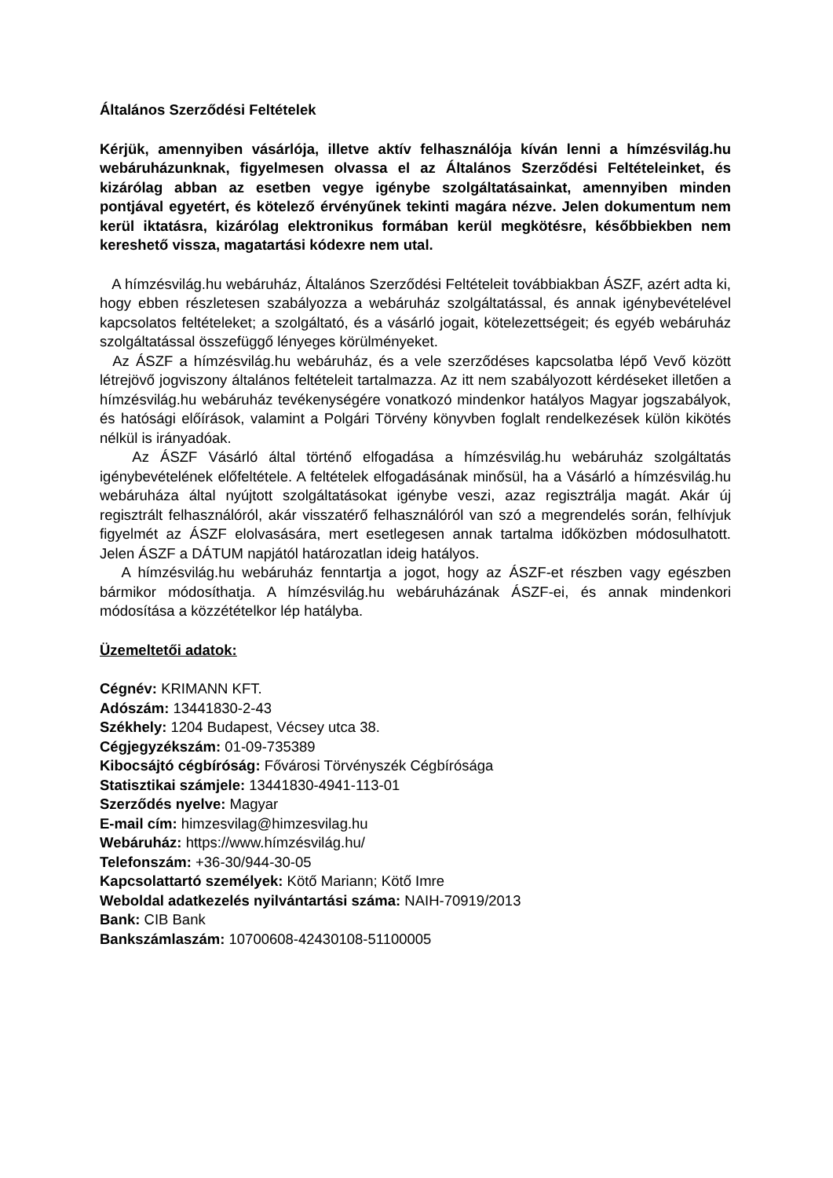Általános Szerződési Feltételek
Kérjük, amennyiben vásárlója, illetve aktív felhasználója kíván lenni a hímzésvilág.hu webáruházunknak, figyelmesen olvassa el az Általános Szerződési Feltételeinket, és kizárólag abban az esetben vegye igénybe szolgáltatásainkat, amennyiben minden pontjával egyetért, és kötelező érvényűnek tekinti magára nézve. Jelen dokumentum nem kerül iktatásra, kizárólag elektronikus formában kerül megkötésre, későbbiekben nem kereshető vissza, magatartási kódexre nem utal.
A hímzésvilág.hu webáruház, Általános Szerződési Feltételeit továbbiakban ÁSZF, azért adta ki, hogy ebben részletesen szabályozza a webáruház szolgáltatással, és annak igénybevételével kapcsolatos feltételeket; a szolgáltató, és a vásárló jogait, kötelezettségeit; és egyéb webáruház szolgáltatással összefüggő lényeges körülményeket.
Az ÁSZF a hímzésvilág.hu webáruház, és a vele szerződéses kapcsolatba lépő Vevő között létrejövő jogviszony általános feltételeit tartalmazza. Az itt nem szabályozott kérdéseket illetően a hímzésvilág.hu webáruház tevékenységére vonatkozó mindenkor hatályos Magyar jogszabályok, és hatósági előírások, valamint a Polgári Törvény könyvben foglalt rendelkezések külön kikötés nélkül is irányadóak.
Az ÁSZF Vásárló által történő elfogadása a hímzésvilág.hu webáruház szolgáltatás igénybevételének előfeltétele. A feltételek elfogadásának minősül, ha a Vásárló a hímzésvilág.hu webáruháza által nyújtott szolgáltatásokat igénybe veszi, azaz regisztrálja magát. Akár új regisztrált felhasználóról, akár visszatérő felhasználóról van szó a megrendelés során, felhívjuk figyelmét az ÁSZF elolvasására, mert esetlegesen annak tartalma időközben módosulhatott. Jelen ÁSZF a DÁTUM napjától határozatlan ideig hatályos.
A hímzésvilág.hu webáruház fenntartja a jogot, hogy az ÁSZF-et részben vagy egészben bármikor módosíthatja. A hímzésvilág.hu webáruházának ÁSZF-ei, és annak mindenkori módosítása a közzétételkor lép hatályba.
Üzemeltetői adatok:
Cégnév: KRIMANN KFT.
Adószám: 13441830-2-43
Székhely: 1204 Budapest, Vécsey utca 38.
Cégjegyzékszám: 01-09-735389
Kibocsájtó cégbíróság: Fővárosi Törvényszék Cégbírósága
Statisztikai számjele: 13441830-4941-113-01
Szerződés nyelve: Magyar
E-mail cím: himzesvilag@himzesvilag.hu
Webáruház: https://www.hímzésvilág.hu/
Telefonszám: +36-30/944-30-05
Kapcsolattartó személyek: Kötő Mariann; Kötő Imre
Weboldal adatkezelés nyilvántartási száma: NAIH-70919/2013
Bank: CIB Bank
Bankszámlaszám: 10700608-42430108-51100005